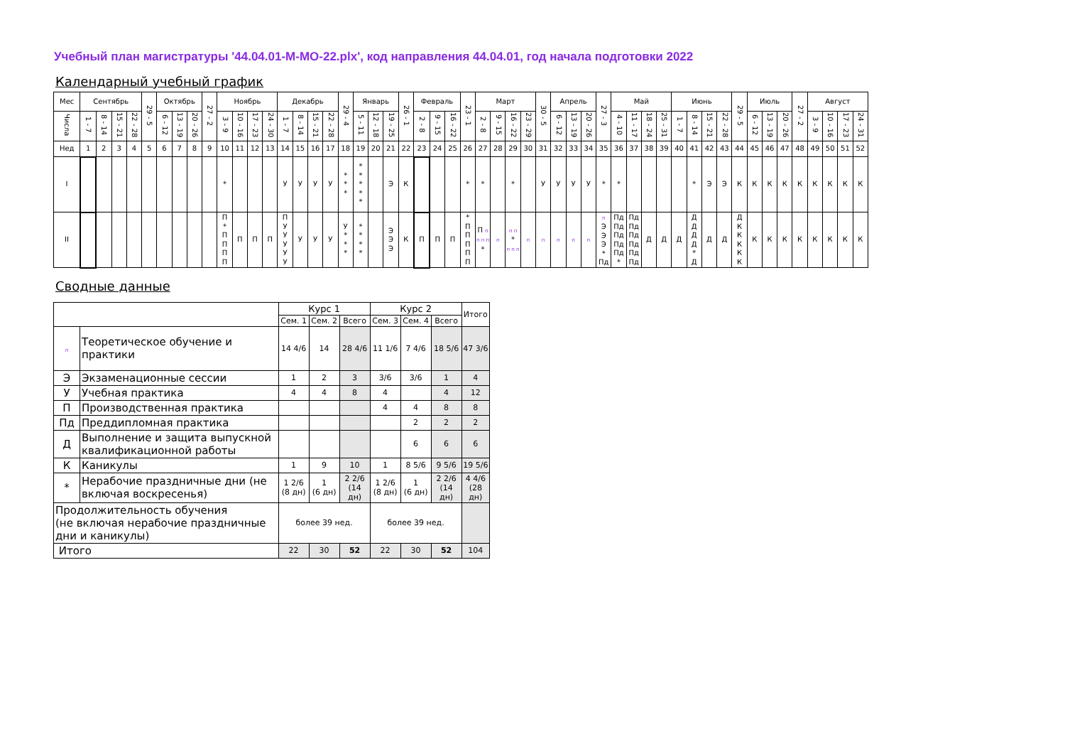Учебный план магистратуры '44.04.01-М-МО-22.plx', код направления 44.04.01, год начала подготовки 2022
Календарный учебный график
| Мес | Сентябрь | | | | 29 - 5 | Октябрь | | | 27 - 2 | Ноябрь | | | | Декабрь | | | | 29 - 4 | Январь | | | 26 - 1 | Февраль | | | 23 - 1 | Март | | | | 30 - 5 | Апрель | | | 27 - 3 | Май | | | | Июнь | | | | 29 - 5 | Июль | | | 27 - 2 | Август | | | |
| --- | --- | --- | --- | --- | --- | --- | --- | --- | --- | --- | --- | --- | --- | --- | --- | --- | --- | --- | --- | --- | --- | --- | --- | --- | --- | --- | --- | --- | --- | --- | --- | --- | --- | --- | --- | --- | --- | --- | --- | --- | --- | --- | --- | --- | --- | --- | --- | --- | --- | --- | --- | --- |
| Числа | 1 - 7 | 8 - 14 | 15 - 21 | 22 - 28 | | 6 - 12 | 13 - 19 | 20 - 26 | | 3 - 9 | 10 - 16 | 17 - 23 | 24 - 30 | 1 - 7 | 8 - 14 | 15 - 21 | 22 - 28 | | 5 - 11 | 12 - 18 | 19 - 25 | | 2 - 8 | 9 - 15 | 16 - 22 | | 2 - 8 | 9 - 15 | 16 - 22 | 23 - 29 | | 6 - 12 | 13 - 19 | 20 - 26 | | 4 - 10 | 11 - 17 | 18 - 24 | 25 - 31 | 1 - 7 | 8 - 14 | 15 - 21 | 22 - 28 | | 6 - 12 | 13 - 19 | 20 - 26 | | 3 - 9 | 10 - 16 | 17 - 23 | 24 - 31 |
| Нед | 1 | 2 | 3 | 4 | 5 | 6 | 7 | 8 | 9 | 10 | 11 | 12 | 13 | 14 | 15 | 16 | 17 | 18 | 19 | 20 | 21 | 22 | 23 | 24 | 25 | 26 | 27 | 28 | 29 | 30 | 31 | 32 | 33 | 34 | 35 | 36 | 37 | 38 | 39 | 40 | 41 | 42 | 43 | 44 | 45 | 46 | 47 | 48 | 49 | 50 | 51 | 52 |
| I | | | | | | | | | | * | | | | У | У | У | У | * * * | * * * * * | | Э | К | | | | * | * | | * | | У | У | У | У | * | * | | | | | * | Э | Э | К | К | К | К | К | К | К | К | К |
| II | | | | | | | | | | П * П П П П | П | П | П | П У У У У У | У | У | У | У * * * | * * * * | | Э Э Э | К | П | П | П | * П П П П П | П п п п п * | п | п п * п п п | п | п | п | п | п | п Э Э Э * Пд | Пд Пд Пд Пд Пд * | Пд Пд Пд Пд Пд Пд | Д | Д | Д | Д Д Д Д * Д | Д | Д | Д К К К К К | К | К | К | К | К | К | К | К |
Сводные данные
| | | Курс 1 | | | Курс 2 | | | Итого |
| --- | --- | --- | --- | --- | --- | --- | --- | --- |
| | | Сем. 1 | Сем. 2 | Всего | Сем. 3 | Сем. 4 | Всего | |
| п | Теоретическое обучение и практики | 14 4/6 | 14 | 28 4/6 | 11 1/6 | 7 4/6 | 18 5/6 | 47 3/6 |
| Э | Экзаменационные сессии | 1 | 2 | 3 | 3/6 | 3/6 | 1 | 4 |
| У | Учебная практика | 4 | 4 | 8 | 4 | | 4 | 12 |
| П | Производственная практика | | | | 4 | 4 | 8 | 8 |
| Пд | Преддипломная практика | | | | | 2 | 2 | 2 |
| Д | Выполнение и защита выпускной квалификационной работы | | | | | 6 | 6 | 6 |
| К | Каникулы | 1 | 9 | 10 | 1 | 8 5/6 | 9 5/6 | 19 5/6 |
| * | Нерабочие праздничные дни (не включая воскресенья) | 1 2/6 (8 дн) | 1 (6 дн) | 2 2/6 (14 дн) | 1 2/6 (8 дн) | 1 (6 дн) | 2 2/6 (14 дн) | 4 4/6 (28 дн) |
| Продолжительность обучения (не включая нерабочие праздничные дни и каникулы) | | более 39 нед. | | | более 39 нед. | | | |
| Итого | | 22 | 30 | 52 | 22 | 30 | 52 | 104 |